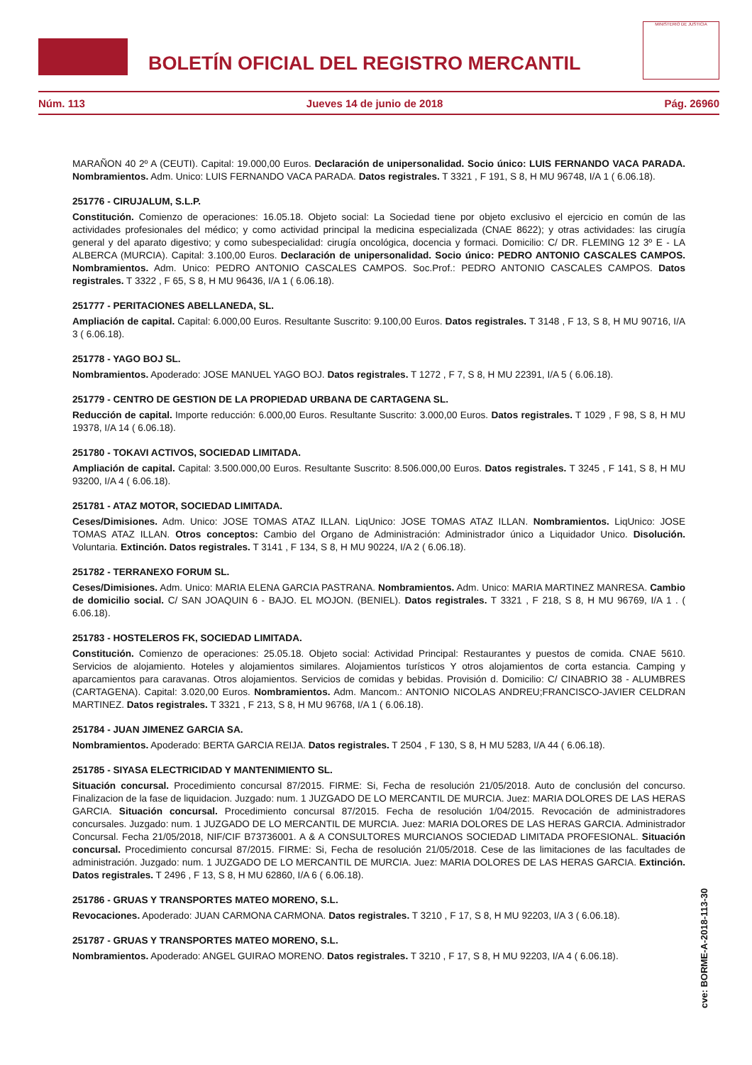BOLETÍN OFICIAL DEL REGISTRO MERCANTIL
MINISTERIO DE JUSTICIA
Núm. 113 Jueves 14 de junio de 2018 Pág. 26960
MARAÑON 40 2º A (CEUTI). Capital: 19.000,00 Euros. Declaración de unipersonalidad. Socio único: LUIS FERNANDO VACA PARADA. Nombramientos. Adm. Unico: LUIS FERNANDO VACA PARADA. Datos registrales. T 3321 , F 191, S 8, H MU 96748, I/A 1 ( 6.06.18).
251776 - CIRUJALUM, S.L.P.
Constitución. Comienzo de operaciones: 16.05.18. Objeto social: La Sociedad tiene por objeto exclusivo el ejercicio en común de las actividades profesionales del médico; y como actividad principal la medicina especializada (CNAE 8622); y otras actividades: las cirugía general y del aparato digestivo; y como subespecialidad: cirugía oncológica, docencia y formaci. Domicilio: C/ DR. FLEMING 12 3º E - LA ALBERCA (MURCIA). Capital: 3.100,00 Euros. Declaración de unipersonalidad. Socio único: PEDRO ANTONIO CASCALES CAMPOS. Nombramientos. Adm. Unico: PEDRO ANTONIO CASCALES CAMPOS. Soc.Prof.: PEDRO ANTONIO CASCALES CAMPOS. Datos registrales. T 3322 , F 65, S 8, H MU 96436, I/A 1 ( 6.06.18).
251777 - PERITACIONES ABELLANEDA, SL.
Ampliación de capital. Capital: 6.000,00 Euros. Resultante Suscrito: 9.100,00 Euros. Datos registrales. T 3148 , F 13, S 8, H MU 90716, I/A 3 ( 6.06.18).
251778 - YAGO BOJ SL.
Nombramientos. Apoderado: JOSE MANUEL YAGO BOJ. Datos registrales. T 1272 , F 7, S 8, H MU 22391, I/A 5 ( 6.06.18).
251779 - CENTRO DE GESTION DE LA PROPIEDAD URBANA DE CARTAGENA SL.
Reducción de capital. Importe reducción: 6.000,00 Euros. Resultante Suscrito: 3.000,00 Euros. Datos registrales. T 1029 , F 98, S 8, H MU 19378, I/A 14 ( 6.06.18).
251780 - TOKAVI ACTIVOS, SOCIEDAD LIMITADA.
Ampliación de capital. Capital: 3.500.000,00 Euros. Resultante Suscrito: 8.506.000,00 Euros. Datos registrales. T 3245 , F 141, S 8, H MU 93200, I/A 4 ( 6.06.18).
251781 - ATAZ MOTOR, SOCIEDAD LIMITADA.
Ceses/Dimisiones. Adm. Unico: JOSE TOMAS ATAZ ILLAN. LiqUnico: JOSE TOMAS ATAZ ILLAN. Nombramientos. LiqUnico: JOSE TOMAS ATAZ ILLAN. Otros conceptos: Cambio del Organo de Administración: Administrador único a Liquidador Unico. Disolución. Voluntaria. Extinción. Datos registrales. T 3141 , F 134, S 8, H MU 90224, I/A 2 ( 6.06.18).
251782 - TERRANEXO FORUM SL.
Ceses/Dimisiones. Adm. Unico: MARIA ELENA GARCIA PASTRANA. Nombramientos. Adm. Unico: MARIA MARTINEZ MANRESA. Cambio de domicilio social. C/ SAN JOAQUIN 6 - BAJO. EL MOJON. (BENIEL). Datos registrales. T 3321 , F 218, S 8, H MU 96769, I/A 1 . ( 6.06.18).
251783 - HOSTELEROS FK, SOCIEDAD LIMITADA.
Constitución. Comienzo de operaciones: 25.05.18. Objeto social: Actividad Principal: Restaurantes y puestos de comida. CNAE 5610. Servicios de alojamiento. Hoteles y alojamientos similares. Alojamientos turísticos Y otros alojamientos de corta estancia. Camping y aparcamientos para caravanas. Otros alojamientos. Servicios de comidas y bebidas. Provisión d. Domicilio: C/ CINABRIO 38 - ALUMBRES (CARTAGENA). Capital: 3.020,00 Euros. Nombramientos. Adm. Mancom.: ANTONIO NICOLAS ANDREU;FRANCISCO-JAVIER CELDRAN MARTINEZ. Datos registrales. T 3321 , F 213, S 8, H MU 96768, I/A 1 ( 6.06.18).
251784 - JUAN JIMENEZ GARCIA SA.
Nombramientos. Apoderado: BERTA GARCIA REIJA. Datos registrales. T 2504 , F 130, S 8, H MU 5283, I/A 44 ( 6.06.18).
251785 - SIYASA ELECTRICIDAD Y MANTENIMIENTO SL.
Situación concursal. Procedimiento concursal 87/2015. FIRME: Si, Fecha de resolución 21/05/2018. Auto de conclusión del concurso. Finalizacion de la fase de liquidacion. Juzgado: num. 1 JUZGADO DE LO MERCANTIL DE MURCIA. Juez: MARIA DOLORES DE LAS HERAS GARCIA. Situación concursal. Procedimiento concursal 87/2015. Fecha de resolución 1/04/2015. Revocación de administradores concursales. Juzgado: num. 1 JUZGADO DE LO MERCANTIL DE MURCIA. Juez: MARIA DOLORES DE LAS HERAS GARCIA. Administrador Concursal. Fecha 21/05/2018, NIF/CIF B73736001. A & A CONSULTORES MURCIANOS SOCIEDAD LIMITADA PROFESIONAL. Situación concursal. Procedimiento concursal 87/2015. FIRME: Si, Fecha de resolución 21/05/2018. Cese de las limitaciones de las facultades de administración. Juzgado: num. 1 JUZGADO DE LO MERCANTIL DE MURCIA. Juez: MARIA DOLORES DE LAS HERAS GARCIA. Extinción. Datos registrales. T 2496 , F 13, S 8, H MU 62860, I/A 6 ( 6.06.18).
251786 - GRUAS Y TRANSPORTES MATEO MORENO, S.L.
Revocaciones. Apoderado: JUAN CARMONA CARMONA. Datos registrales. T 3210 , F 17, S 8, H MU 92203, I/A 3 ( 6.06.18).
251787 - GRUAS Y TRANSPORTES MATEO MORENO, S.L.
Nombramientos. Apoderado: ANGEL GUIRAO MORENO. Datos registrales. T 3210 , F 17, S 8, H MU 92203, I/A 4 ( 6.06.18).
cve: BORME-A-2018-113-30